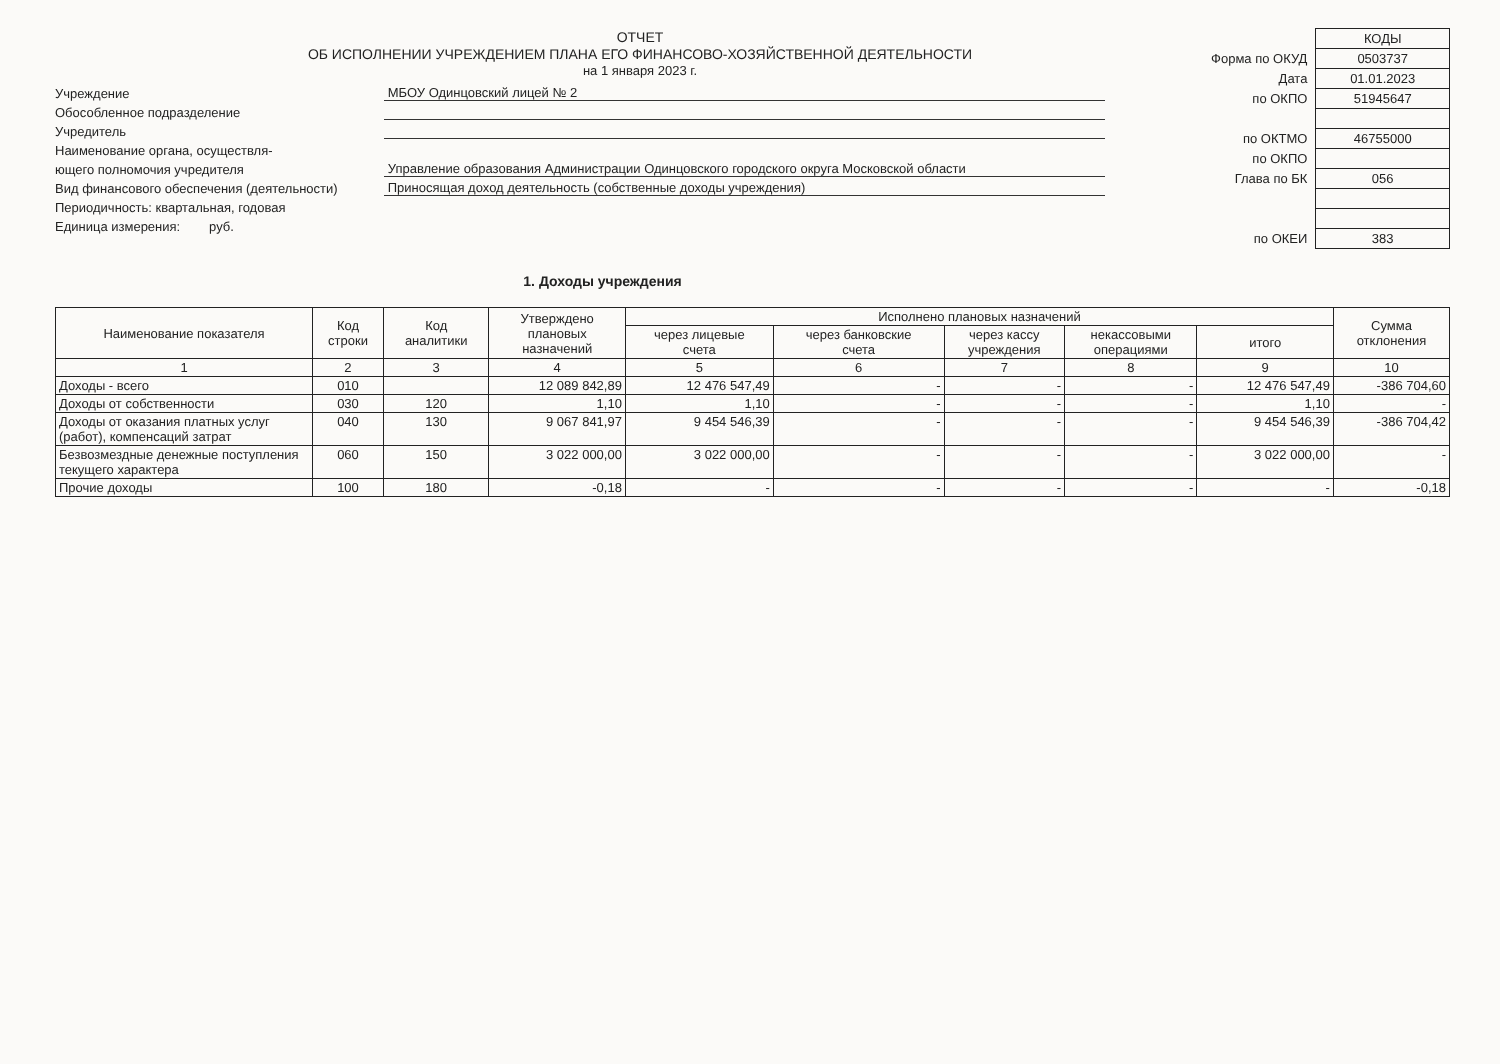ОТЧЕТ
ОБ ИСПОЛНЕНИИ УЧРЕЖДЕНИЕМ ПЛАНА ЕГО ФИНАНСОВО-ХОЗЯЙСТВЕННОЙ ДЕЯТЕЛЬНОСТИ
на 1 января 2023 г.
Учреждение
МБОУ Одинцовский лицей № 2
Обособленное подразделение
Учредитель
Наименование органа, осуществля-
ющего полномочия учредителя
Управление образования Администрации Одинцовского городского округа Московской области
Вид финансового обеспечения (деятельности)
Приносящая доход деятельность (собственные доходы учреждения)
Периодичность: квартальная, годовая
Единица измерения: руб.
| | КОДЫ |
| Форма по ОКУД | 0503737 |
| Дата | 01.01.2023 |
| по ОКПО | 51945647 |
| по ОКТМО | 46755000 |
| по ОКПО | |
| Глава по БК | 056 |
| по ОКЕИ | 383 |
1. Доходы учреждения
| Наименование показателя | Код строки | Код аналитики | Утверждено плановых назначений | Исполнено плановых назначений | | | | | Сумма отклонения |
| --- | --- | --- | --- | --- | --- | --- | --- | --- | --- |
| | | | | через лицевые счета | через банковские счета | через кассу учреждения | некассовыми операциями | итого | |
| 1 | 2 | 3 | 4 | 5 | 6 | 7 | 8 | 9 | 10 |
| Доходы - всего | 010 | | 12 089 842,89 | 12 476 547,49 | - | - | - | 12 476 547,49 | -386 704,60 |
| Доходы от собственности | 030 | 120 | 1,10 | 1,10 | - | - | - | 1,10 | - |
| Доходы от оказания платных услуг (работ), компенсаций затрат | 040 | 130 | 9 067 841,97 | 9 454 546,39 | - | - | - | 9 454 546,39 | -386 704,42 |
| Безвозмездные денежные поступления текущего характера | 060 | 150 | 3 022 000,00 | 3 022 000,00 | - | - | - | 3 022 000,00 | - |
| Прочие доходы | 100 | 180 | -0,18 | - | - | - | - | - | -0,18 |